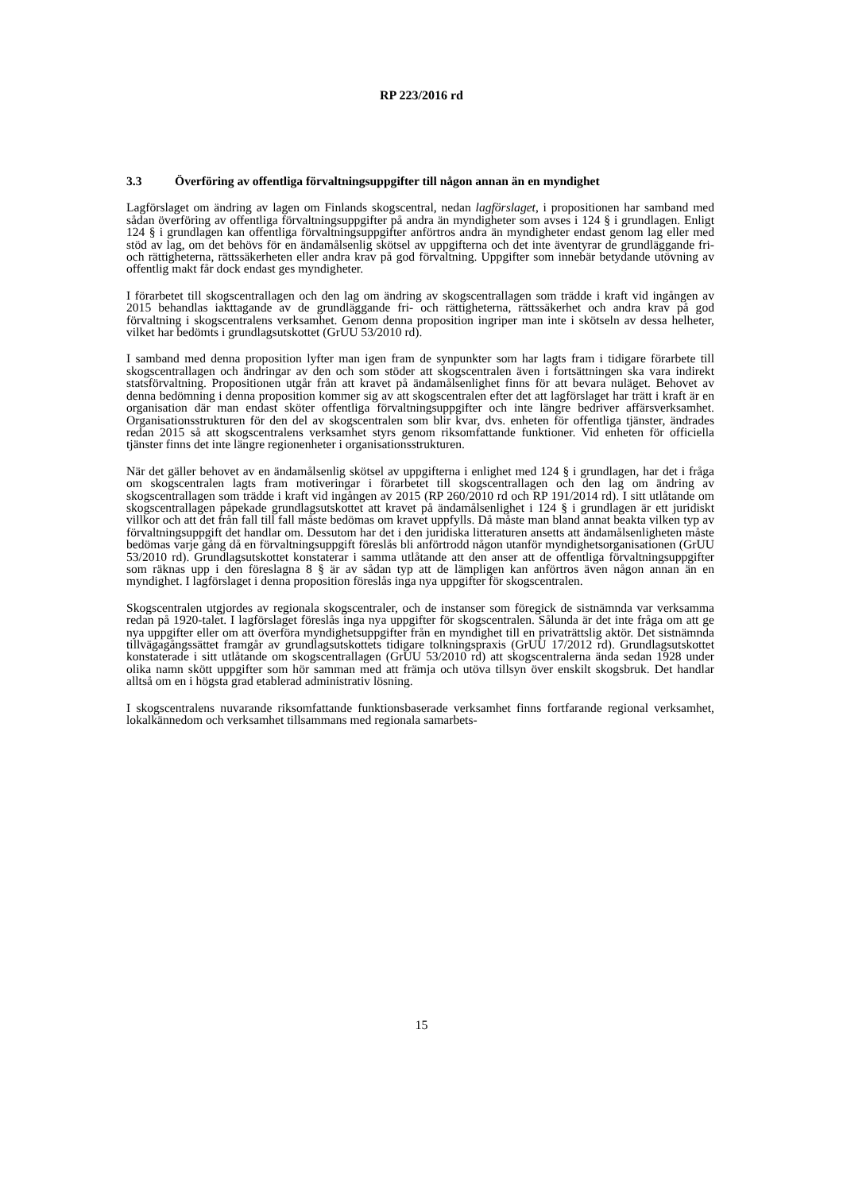RP 223/2016 rd
3.3 Överföring av offentliga förvaltningsuppgifter till någon annan än en myndighet
Lagförslaget om ändring av lagen om Finlands skogscentral, nedan lagförslaget, i propositionen har samband med sådan överföring av offentliga förvaltningsuppgifter på andra än myndigheter som avses i 124 § i grundlagen. Enligt 124 § i grundlagen kan offentliga förvaltningsuppgifter anförtros andra än myndigheter endast genom lag eller med stöd av lag, om det behövs för en ändamålsenlig skötsel av uppgifterna och det inte äventyrar de grundläggande fri- och rättigheterna, rättssäkerheten eller andra krav på god förvaltning. Uppgifter som innebär betydande utövning av offentlig makt får dock endast ges myndigheter.
I förarbetet till skogscentrallagen och den lag om ändring av skogscentrallagen som trädde i kraft vid ingången av 2015 behandlas iakttagande av de grundläggande fri- och rättigheterna, rättssäkerhet och andra krav på god förvaltning i skogscentralens verksamhet. Genom denna proposition ingriper man inte i skötseln av dessa helheter, vilket har bedömts i grundlagsutskottet (GrUU 53/2010 rd).
I samband med denna proposition lyfter man igen fram de synpunkter som har lagts fram i tidigare förarbete till skogscentrallagen och ändringar av den och som stöder att skogscentralen även i fortsättningen ska vara indirekt statsförvaltning. Propositionen utgår från att kravet på ändamålsenlighet finns för att bevara nuläget. Behovet av denna bedömning i denna proposition kommer sig av att skogscentralen efter det att lagförslaget har trätt i kraft är en organisation där man endast sköter offentliga förvaltningsuppgifter och inte längre bedriver affärsverksamhet. Organisationsstrukturen för den del av skogscentralen som blir kvar, dvs. enheten för offentliga tjänster, ändrades redan 2015 så att skogscentralens verksamhet styrs genom riksomfattande funktioner. Vid enheten för officiella tjänster finns det inte längre regionenheter i organisationsstrukturen.
När det gäller behovet av en ändamålsenlig skötsel av uppgifterna i enlighet med 124 § i grundlagen, har det i fråga om skogscentralen lagts fram motiveringar i förarbetet till skogscentrallagen och den lag om ändring av skogscentrallagen som trädde i kraft vid ingången av 2015 (RP 260/2010 rd och RP 191/2014 rd). I sitt utlåtande om skogscentrallagen påpekade grundlagsutskottet att kravet på ändamålsenlighet i 124 § i grundlagen är ett juridiskt villkor och att det från fall till fall måste bedömas om kravet uppfylls. Då måste man bland annat beakta vilken typ av förvaltningsuppgift det handlar om. Dessutom har det i den juridiska litteraturen ansetts att ändamålsenligheten måste bedömas varje gång då en förvaltningsuppgift föreslås bli anförtrodd någon utanför myndighetsorganisationen (GrUU 53/2010 rd). Grundlagsutskottet konstaterar i samma utlåtande att den anser att de offentliga förvaltningsuppgifter som räknas upp i den föreslagna 8 § är av sådan typ att de lämpligen kan anförtros även någon annan än en myndighet. I lagförslaget i denna proposition föreslås inga nya uppgifter för skogscentralen.
Skogscentralen utgjordes av regionala skogscentraler, och de instanser som föregick de sistnämnda var verksamma redan på 1920-talet. I lagförslaget föreslås inga nya uppgifter för skogscentralen. Sålunda är det inte fråga om att ge nya uppgifter eller om att överföra myndighetsuppgifter från en myndighet till en privaträttslig aktör. Det sistnämnda tillvägagångssättet framgår av grundlagsutskottets tidigare tolkningspraxis (GrUU 17/2012 rd). Grundlagsutskottet konstaterade i sitt utlåtande om skogscentrallagen (GrUU 53/2010 rd) att skogscentralerna ända sedan 1928 under olika namn skött uppgifter som hör samman med att främja och utöva tillsyn över enskilt skogsbruk. Det handlar alltså om en i högsta grad etablerad administrativ lösning.
I skogscentralens nuvarande riksomfattande funktionsbaserade verksamhet finns fortfarande regional verksamhet, lokalkännedom och verksamhet tillsammans med regionala samarbets-
15